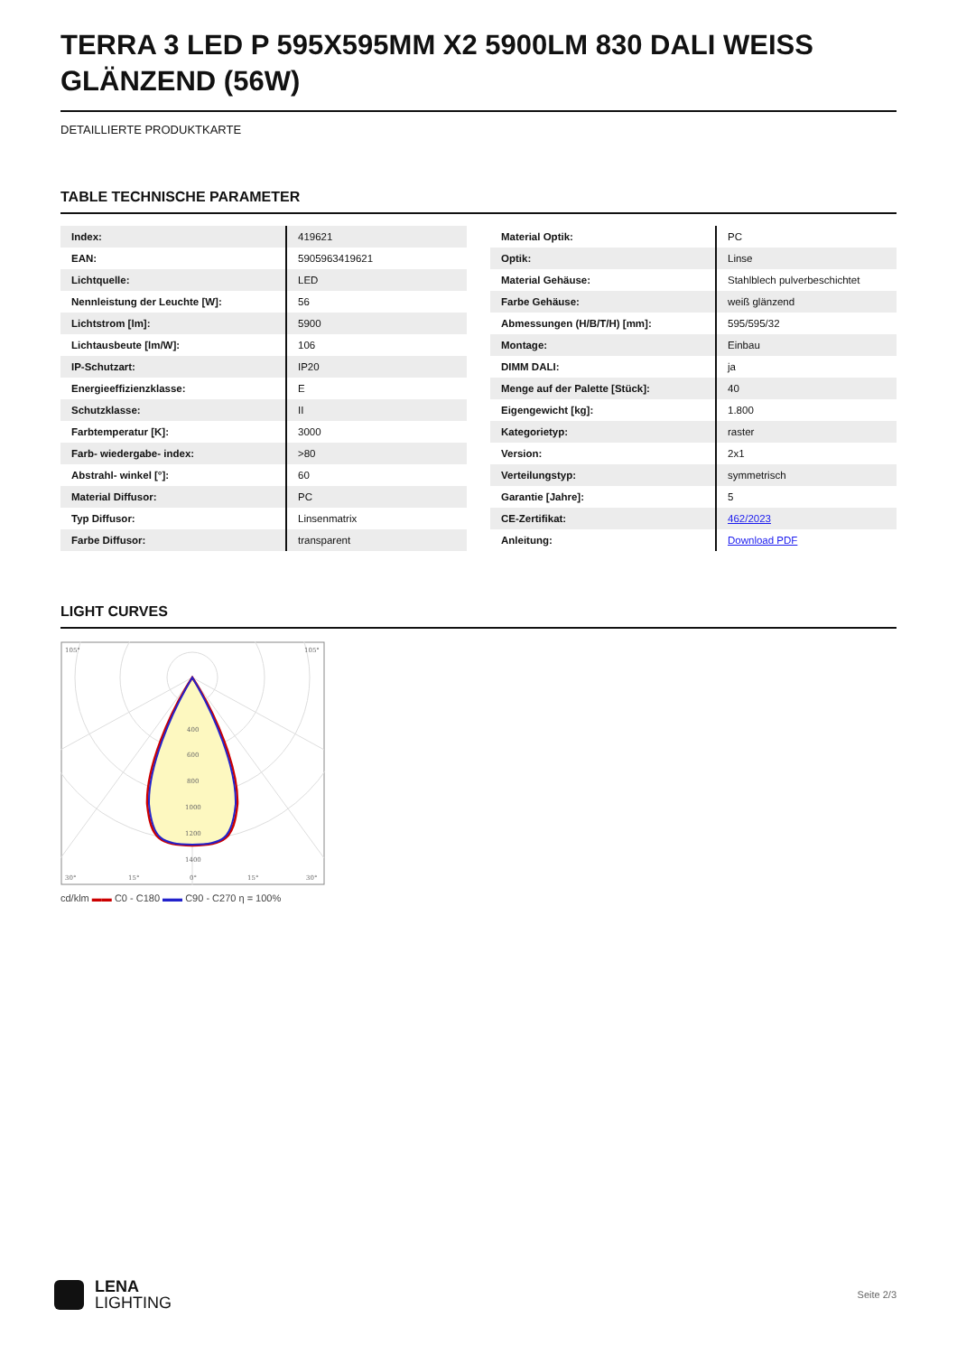TERRA 3 LED P 595X595MM X2 5900LM 830 DALI WEISS GLÄNZEND (56W)
DETAILLIERTE PRODUKTKARTE
TABLE TECHNISCHE PARAMETER
| Index: | 419621 |
| EAN: | 5905963419621 |
| Lichtquelle: | LED |
| Nennleistung der Leuchte [W]: | 56 |
| Lichtstrom [lm]: | 5900 |
| Lichtausbeute [lm/W]: | 106 |
| IP-Schutzart: | IP20 |
| Energieeffizienzklasse: | E |
| Schutzklasse: | II |
| Farbtemperatur [K]: | 3000 |
| Farb- wiedergabe- index: | >80 |
| Abstrahl- winkel [°]: | 60 |
| Material Diffusor: | PC |
| Typ Diffusor: | Linsenmatrix |
| Farbe Diffusor: | transparent |
| Material Optik: | PC |
| Optik: | Linse |
| Material Gehäuse: | Stahlblech pulverbeschichtet |
| Farbe Gehäuse: | weiß glänzend |
| Abmessungen (H/B/T/H) [mm]: | 595/595/32 |
| Montage: | Einbau |
| DIMM DALI: | ja |
| Menge auf der Palette [Stück]: | 40 |
| Eigengewicht [kg]: | 1.800 |
| Kategorietyp: | raster |
| Version: | 2x1 |
| Verteilungstyp: | symmetrisch |
| Garantie [Jahre]: | 5 |
| CE-Zertifikat: | 462/2023 |
| Anleitung: | Download PDF |
LIGHT CURVES
400
600
800
1000
1200
1400
105°
105°
30°
15°
0°
15°
30°
cd/klm ▬▬ C0 - C180 ▬▬ C90 - C270 η = 100%
LENA
LIGHTING
Seite 2/3